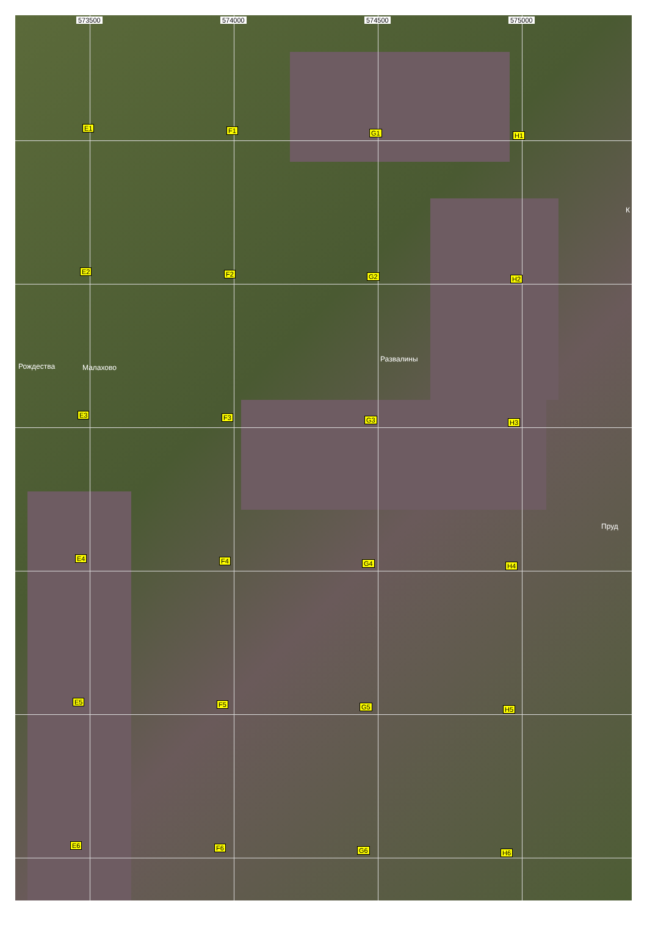573500 574000 574500 575000
E1 F1 G1 H1
E2 F2 G2 H2
E3 F3 G3 H3
E4 F4 G4 H4
E5 F5 G5 H5
E6 F6 G6 H6
Рождества Малахово
Развалины
К
Пруд